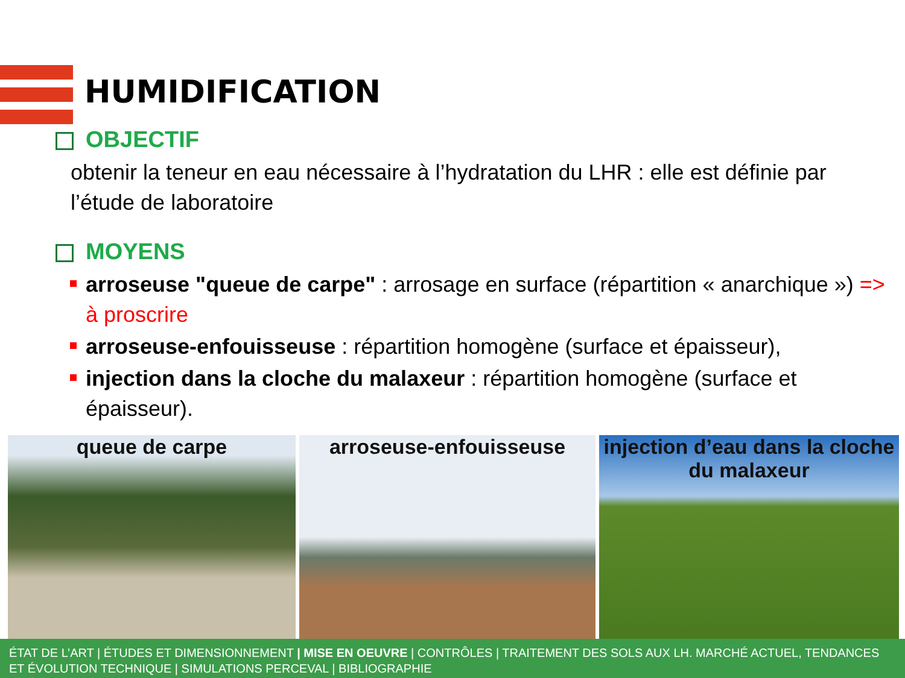HUMIDIFICATION
OBJECTIF
obtenir la teneur en eau nécessaire à l’hydratation du LHR : elle est définie par l’étude de laboratoire
MOYENS
arroseuse "queue de carpe" : arrosage en surface (répartition « anarchique ») => à proscrire
arroseuse-enfouisseuse : répartition homogène (surface et épaisseur),
injection dans la cloche du malaxeur : répartition homogène (surface et épaisseur).
queue de carpe arroseuse-enfouisseuse injection d’eau dans la cloche du malaxeur
ÉTAT DE L’ART | ÉTUDES ET DIMENSIONNEMENT | MISE EN OEUVRE | CONTRÔLES | TRAITEMENT DES SOLS AUX LH. MARCHÉ ACTUEL, TENDANCES ET ÉVOLUTION TECHNIQUE | SIMULATIONS PERCEVAL | BIBLIOGRAPHIE